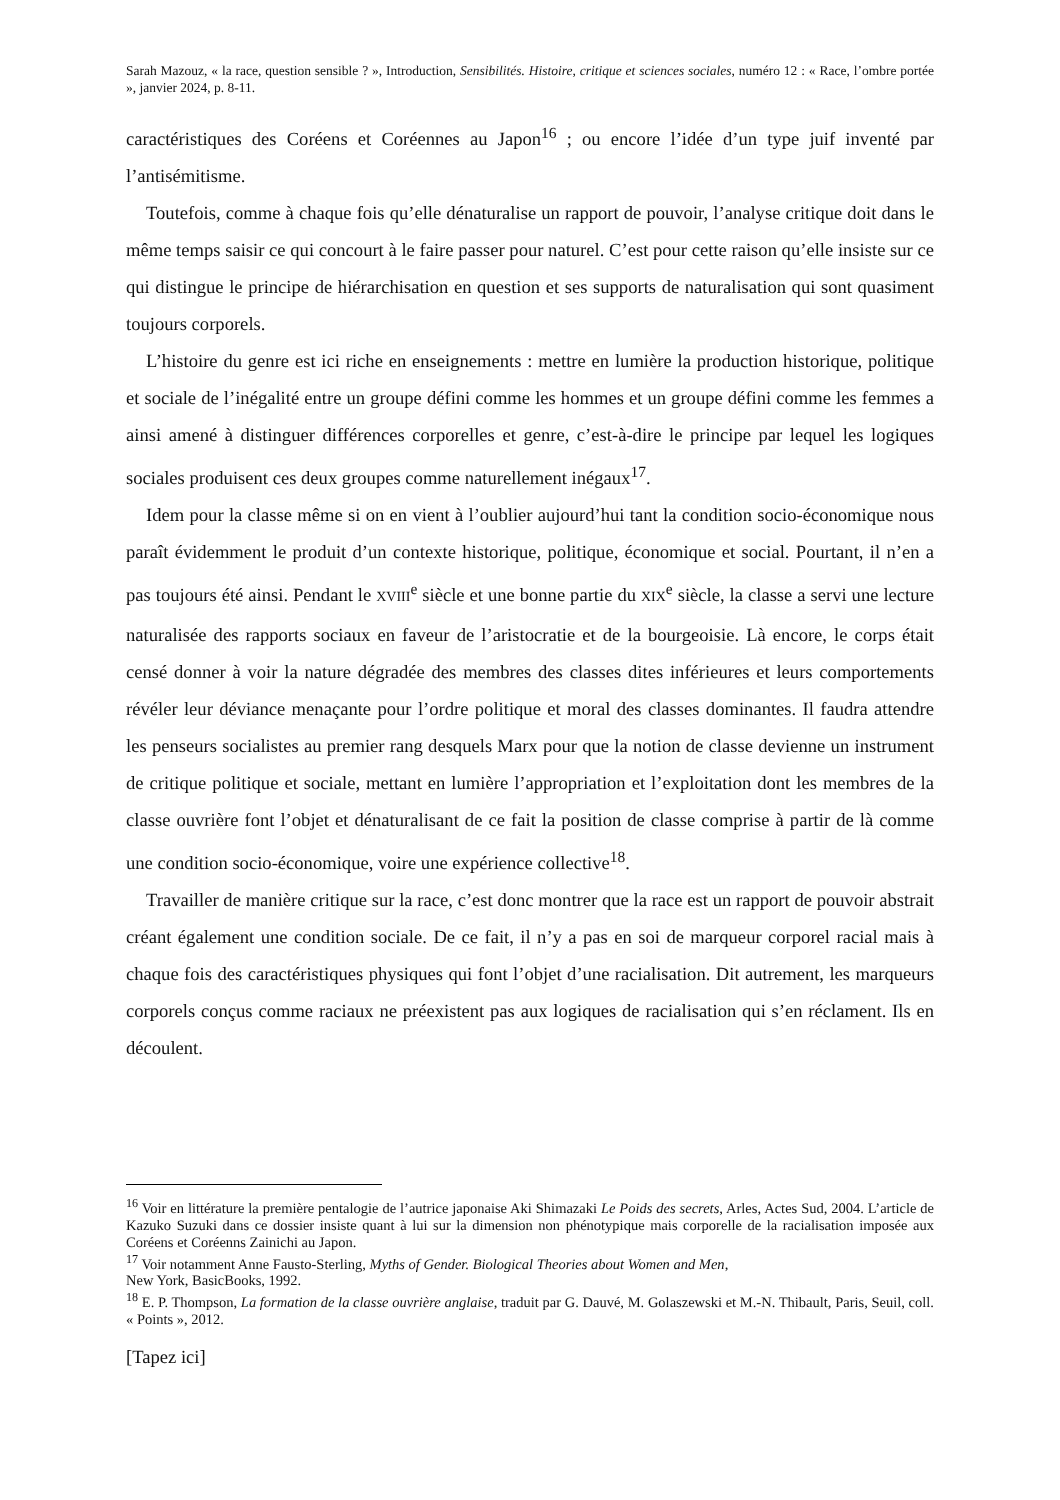Sarah Mazouz, « la race, question sensible ? », Introduction, Sensibilités. Histoire, critique et sciences sociales, numéro 12 : « Race, l’ombre portée », janvier 2024, p. 8-11.
caractéristiques des Coréens et Coréennes au Japon<sup>16</sup> ; ou encore l’idée d’un type juif inventé par l’antisémitisme.
Toutefois, comme à chaque fois qu’elle dénaturalise un rapport de pouvoir, l’analyse critique doit dans le même temps saisir ce qui concourt à le faire passer pour naturel. C’est pour cette raison qu’elle insiste sur ce qui distingue le principe de hiérarchisation en question et ses supports de naturalisation qui sont quasiment toujours corporels.
L’histoire du genre est ici riche en enseignements : mettre en lumière la production historique, politique et sociale de l’inégalité entre un groupe défini comme les hommes et un groupe défini comme les femmes a ainsi amené à distinguer différences corporelles et genre, c’est-à-dire le principe par lequel les logiques sociales produisent ces deux groupes comme naturellement inégaux<sup>17</sup>.
Idem pour la classe même si on en vient à l’oublier aujourd’hui tant la condition socio-économique nous paraît évidemment le produit d’un contexte historique, politique, économique et social. Pourtant, il n’en a pas toujours été ainsi. Pendant le XVIII<sup>e</sup> siècle et une bonne partie du XIX<sup>e</sup> siècle, la classe a servi une lecture naturalisée des rapports sociaux en faveur de l’aristocratie et de la bourgeoisie. Là encore, le corps était censé donner à voir la nature dégradée des membres des classes dites inférieures et leurs comportements révéler leur déviance menaçante pour l’ordre politique et moral des classes dominantes. Il faudra attendre les penseurs socialistes au premier rang desquels Marx pour que la notion de classe devienne un instrument de critique politique et sociale, mettant en lumière l’appropriation et l’exploitation dont les membres de la classe ouvrière font l’objet et dénaturalisant de ce fait la position de classe comprise à partir de là comme une condition socio-économique, voire une expérience collective<sup>18</sup>.
Travailler de manière critique sur la race, c’est donc montrer que la race est un rapport de pouvoir abstrait créant également une condition sociale. De ce fait, il n’y a pas en soi de marqueur corporel racial mais à chaque fois des caractéristiques physiques qui font l’objet d’une racialisation. Dit autrement, les marqueurs corporels conçus comme raciaux ne préexistent pas aux logiques de racialisation qui s’en réclament. Ils en découlent.
<sup>16</sup> Voir en littérature la première pentalogie de l’autrice japonaise Aki Shimazaki Le Poids des secrets, Arles, Actes Sud, 2004. L’article de Kazuko Suzuki dans ce dossier insiste quant à lui sur la dimension non phénotypique mais corporelle de la racialisation imposée aux Coréens et Coréenns Zainichi au Japon.
<sup>17</sup> Voir notamment Anne Fausto-Sterling, Myths of Gender. Biological Theories about Women and Men,
New York, BasicBooks, 1992.
<sup>18</sup> E. P. Thompson, La formation de la classe ouvrière anglaise, traduit par G. Dauvé, M. Golaszewski et M.-N. Thibault, Paris, Seuil, coll. « Points », 2012.
[Tapez ici]